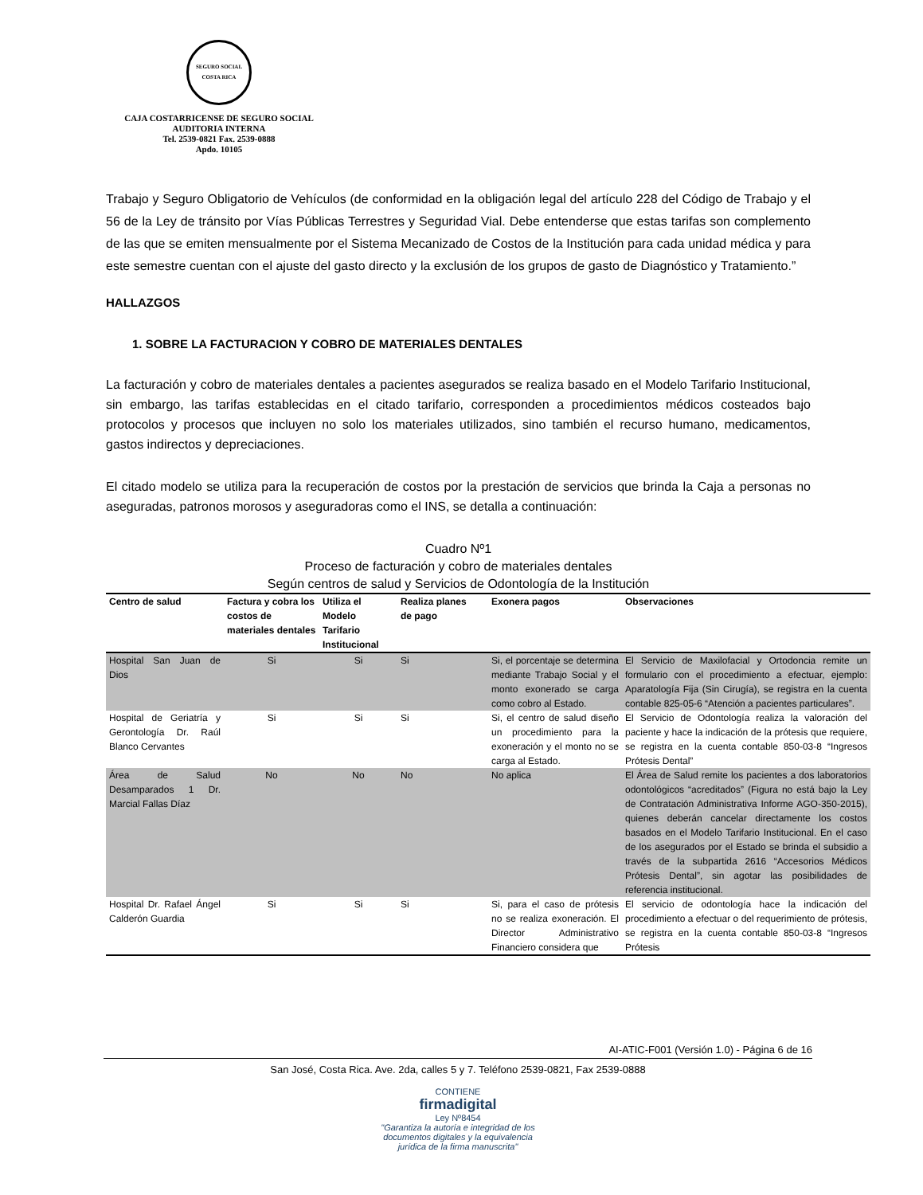SEGURO SOCIAL
COSTA RICA
CAJA COSTARRICENSE DE SEGURO SOCIAL
AUDITORIA INTERNA
Tel. 2539-0821 Fax. 2539-0888
Apdo. 10105
Trabajo y Seguro Obligatorio de Vehículos (de conformidad en la obligación legal del artículo 228 del Código de Trabajo y el 56 de la Ley de tránsito por Vías Públicas Terrestres y Seguridad Vial. Debe entenderse que estas tarifas son complemento de las que se emiten mensualmente por el Sistema Mecanizado de Costos de la Institución para cada unidad médica y para este semestre cuentan con el ajuste del gasto directo y la exclusión de los grupos de gasto de Diagnóstico y Tratamiento.”
HALLAZGOS
1. SOBRE LA FACTURACION Y COBRO DE MATERIALES DENTALES
La facturación y cobro de materiales dentales a pacientes asegurados se realiza basado en el Modelo Tarifario Institucional, sin embargo, las tarifas establecidas en el citado tarifario, corresponden a procedimientos médicos costeados bajo protocolos y procesos que incluyen no solo los materiales utilizados, sino también el recurso humano, medicamentos, gastos indirectos y depreciaciones.
El citado modelo se utiliza para la recuperación de costos por la prestación de servicios que brinda la Caja a personas no aseguradas, patronos morosos y aseguradoras como el INS, se detalla a continuación:
Cuadro Nº1
Proceso de facturación y cobro de materiales dentales
Según centros de salud y Servicios de Odontología de la Institución
| Centro de salud | Factura y cobra los costos de materiales dentales | Utiliza el Modelo Tarifario Institucional | Realiza planes de pago | Exonera pagos | Observaciones |
| --- | --- | --- | --- | --- | --- |
| Hospital San Juan de Dios | Si | Si | Si | Si, el porcentaje se determina mediante Trabajo Social y el monto exonerado se carga como cobro al Estado. | El Servicio de Maxilofacial y Ortodoncia remite un formulario con el procedimiento a efectuar, ejemplo: Aparatología Fija (Sin Cirugía), se registra en la cuenta contable 825-05-6 “Atención a pacientes particulares”. |
| Hospital de Geriatría y Gerontología Dr. Raúl Blanco Cervantes | Si | Si | Si | Si, el centro de salud diseño un procedimiento para la exoneración y el monto no se carga al Estado. | El Servicio de Odontología realiza la valoración del paciente y hace la indicación de la prótesis que requiere, se registra en la cuenta contable 850-03-8 “Ingresos Prótesis Dental” |
| Área de Salud Desamparados 1 Dr. Marcial Fallas Díaz | No | No | No | No aplica | El Área de Salud remite los pacientes a dos laboratorios odontológicos “acreditados” (Figura no está bajo la Ley de Contratación Administrativa Informe AGO-350-2015), quienes deberán cancelar directamente los costos basados en el Modelo Tarifario Institucional. En el caso de los asegurados por el Estado se brinda el subsidio a través de la subpartida 2616 “Accesorios Médicos Prótesis Dental”, sin agotar las posibilidades de referencia institucional. |
| Hospital Dr. Rafael Ángel Calderón Guardia | Si | Si | Si | Si, para el caso de prótesis no se realiza exoneración. El Director Administrativo Financiero considera que | El servicio de odontología hace la indicación del procedimiento a efectuar o del requerimiento de prótesis, se registra en la cuenta contable 850-03-8 “Ingresos Prótesis |
AI-ATIC-F001 (Versión 1.0) - Página 6 de 16
San José, Costa Rica. Ave. 2da, calles 5 y 7. Teléfono 2539-0821, Fax 2539-0888
CONTIENE
firmadigital
Ley Nº8454
"Garantiza la autoría e integridad de los
documentos digitales y la equivalencia
jurídica de la firma manuscrita"